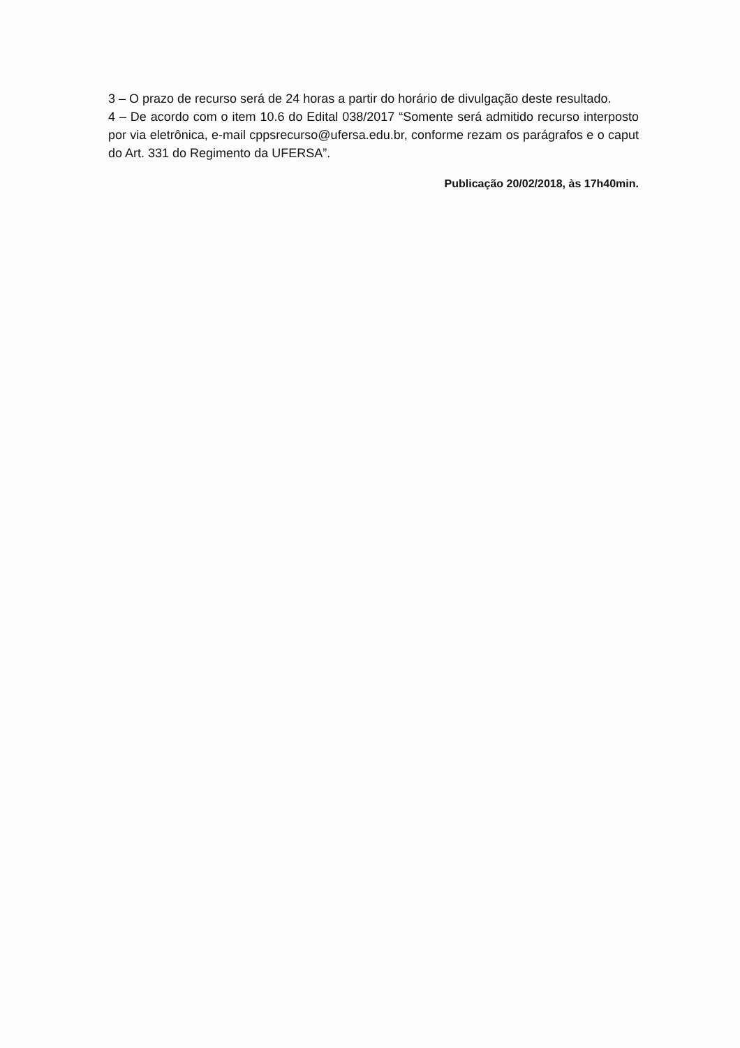3 – O prazo de recurso será de 24 horas a partir do horário de divulgação deste resultado.
4 – De acordo com o item 10.6 do Edital 038/2017 “Somente será admitido recurso interposto por via eletrônica, e-mail cppsrecurso@ufersa.edu.br, conforme rezam os parágrafos e o caput do Art. 331 do Regimento da UFERSA”.
Publicação 20/02/2018, às 17h40min.